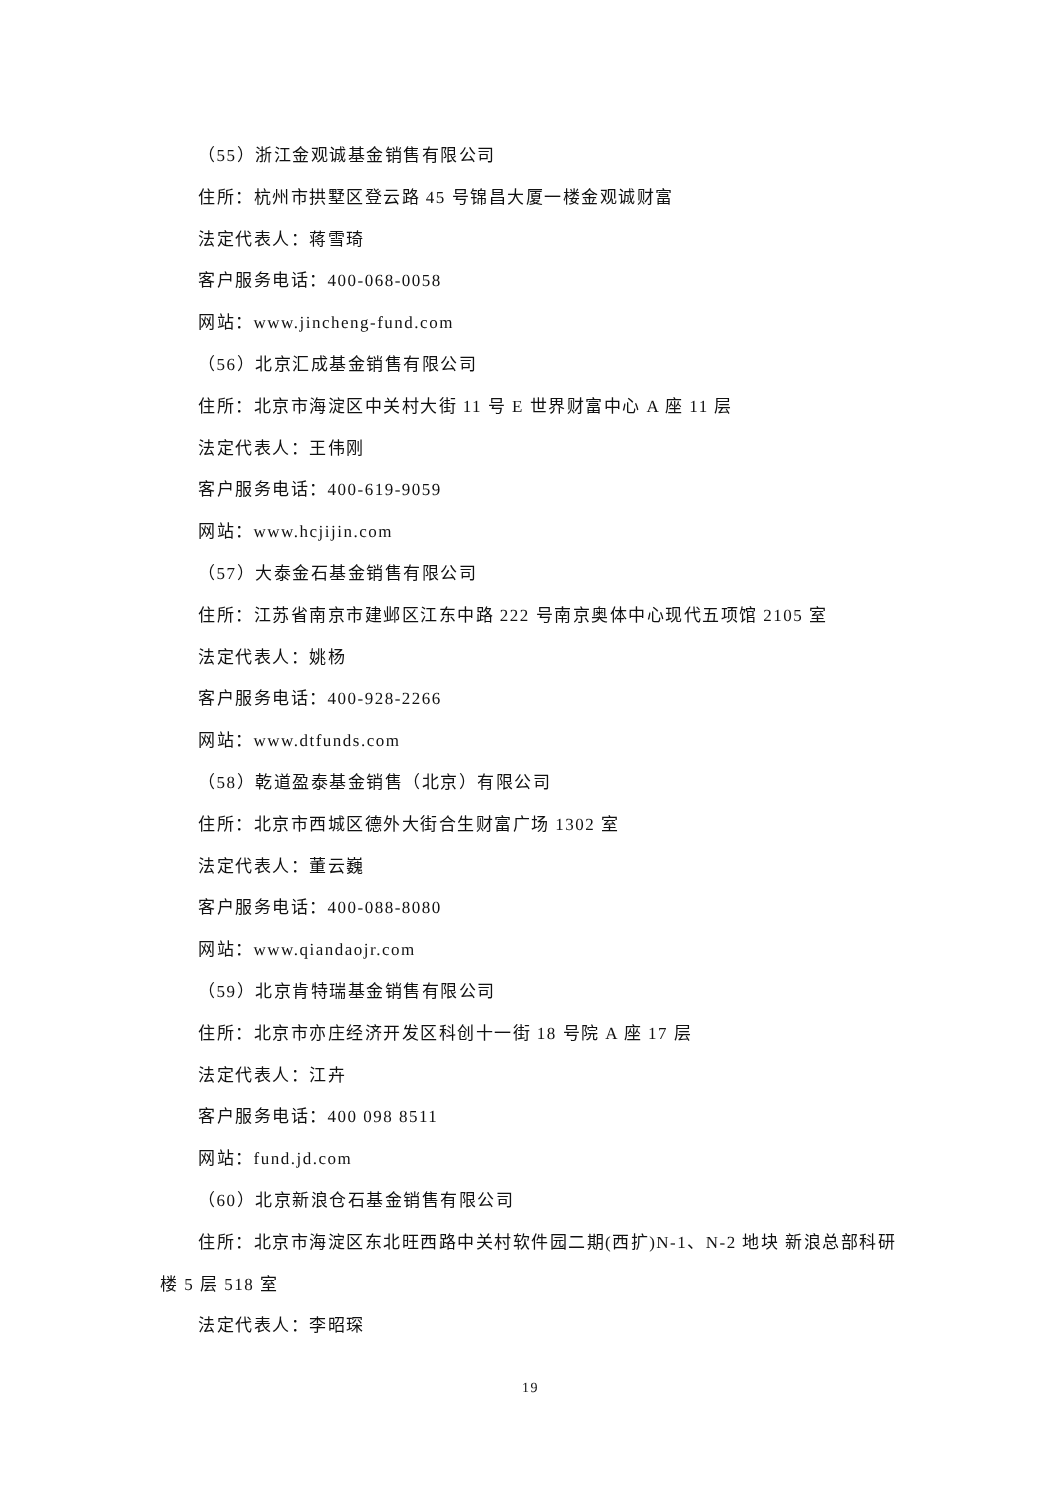（55）浙江金观诚基金销售有限公司
住所：杭州市拱墅区登云路 45 号锦昌大厦一楼金观诚财富
法定代表人：蒋雪琦
客户服务电话：400-068-0058
网站：www.jincheng-fund.com
（56）北京汇成基金销售有限公司
住所：北京市海淀区中关村大街 11 号 E 世界财富中心 A 座 11 层
法定代表人：王伟刚
客户服务电话：400-619-9059
网站：www.hcjijin.com
（57）大泰金石基金销售有限公司
住所：江苏省南京市建邺区江东中路 222 号南京奥体中心现代五项馆 2105 室
法定代表人：姚杨
客户服务电话：400-928-2266
网站：www.dtfunds.com
（58）乾道盈泰基金销售（北京）有限公司
住所：北京市西城区德外大街合生财富广场 1302 室
法定代表人：董云巍
客户服务电话：400-088-8080
网站：www.qiandaojr.com
（59）北京肯特瑞基金销售有限公司
住所：北京市亦庄经济开发区科创十一街 18 号院 A 座 17 层
法定代表人：江卉
客户服务电话：400 098 8511
网站：fund.jd.com
（60）北京新浪仓石基金销售有限公司
住所：北京市海淀区东北旺西路中关村软件园二期(西扩)N-1、N-2 地块 新浪总部科研楼 5 层 518 室
法定代表人：李昭琛
19